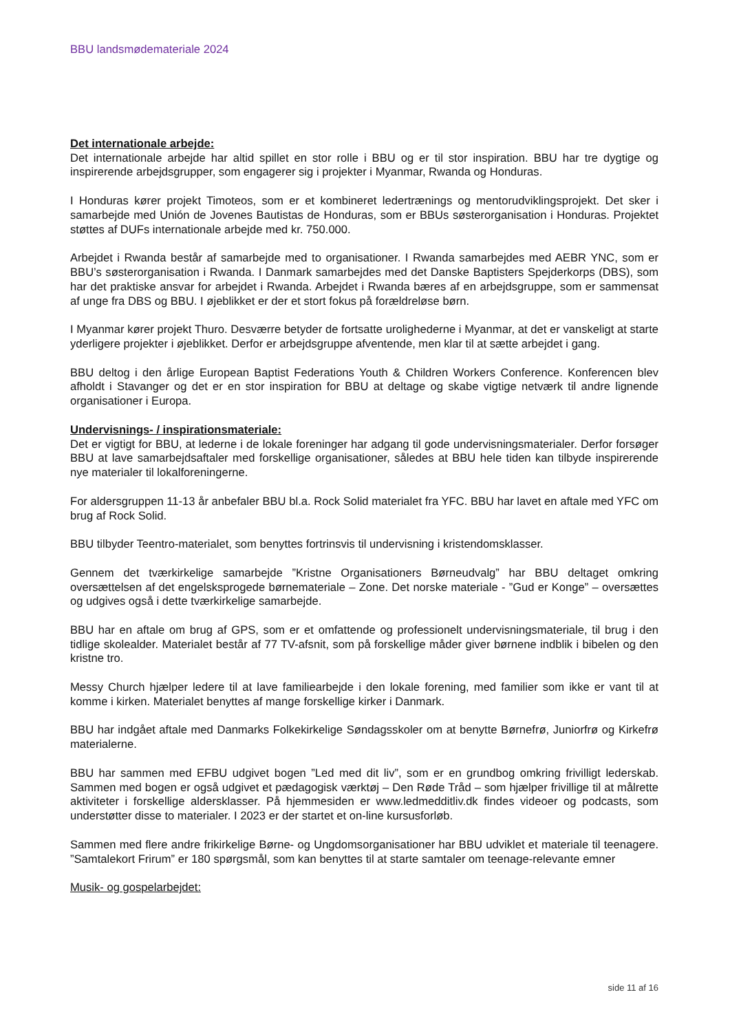BBU landsmødemateriale 2024
Det internationale arbejde:
Det internationale arbejde har altid spillet en stor rolle i BBU og er til stor inspiration. BBU har tre dygtige og inspirerende arbejdsgrupper, som engagerer sig i projekter i Myanmar, Rwanda og Honduras.
I Honduras kører projekt Timoteos, som er et kombineret ledertrænings og mentorudviklingsprojekt. Det sker i samarbejde med Unión de Jovenes Bautistas de Honduras, som er BBUs søsterorganisation i Honduras. Projektet støttes af DUFs internationale arbejde med kr. 750.000.
Arbejdet i Rwanda består af samarbejde med to organisationer. I Rwanda samarbejdes med AEBR YNC, som er BBU’s søsterorganisation i Rwanda. I Danmark samarbejdes med det Danske Baptisters Spejderkorps (DBS), som har det praktiske ansvar for arbejdet i Rwanda. Arbejdet i Rwanda bæres af en arbejdsgruppe, som er sammensat af unge fra DBS og BBU. I øjeblikket er der et stort fokus på forældreløse børn.
I Myanmar kører projekt Thuro. Desværre betyder de fortsatte urolighederne i Myanmar, at det er vanskeligt at starte yderligere projekter i øjeblikket. Derfor er arbejdsgruppe afventende, men klar til at sætte arbejdet i gang.
BBU deltog i den årlige European Baptist Federations Youth & Children Workers Conference. Konferencen blev afholdt i Stavanger og det er en stor inspiration for BBU at deltage og skabe vigtige netværk til andre lignende organisationer i Europa.
Undervisnings- / inspirationsmateriale:
Det er vigtigt for BBU, at lederne i de lokale foreninger har adgang til gode undervisningsmaterialer. Derfor forsøger BBU at lave samarbejdsaftaler med forskellige organisationer, således at BBU hele tiden kan tilbyde inspirerende nye materialer til lokalforeningerne.
For aldersgruppen 11-13 år anbefaler BBU bl.a. Rock Solid materialet fra YFC. BBU har lavet en aftale med YFC om brug af Rock Solid.
BBU tilbyder Teentro-materialet, som benyttes fortrinsvis til undervisning i kristendomsklasser.
Gennem det tværkirkelige samarbejde ”Kristne Organisationers Børneudvalg” har BBU deltaget omkring oversættelsen af det engelsksprogede børnemateriale – Zone. Det norske materiale - ”Gud er Konge” – oversættes og udgives også i dette tværkirkelige samarbejde.
BBU har en aftale om brug af GPS, som er et omfattende og professionelt undervisningsmateriale, til brug i den tidlige skolealder. Materialet består af 77 TV-afsnit, som på forskellige måder giver børnene indblik i bibelen og den kristne tro.
Messy Church hjælper ledere til at lave familiearbejde i den lokale forening, med familier som ikke er vant til at komme i kirken. Materialet benyttes af mange forskellige kirker i Danmark.
BBU har indgået aftale med Danmarks Folkekirkelige Søndagsskoler om at benytte Børnefrø, Juniorfrø og Kirkefrø materialerne.
BBU har sammen med EFBU udgivet bogen ”Led med dit liv”, som er en grundbog omkring frivilligt lederskab. Sammen med bogen er også udgivet et pædagogisk værktøj – Den Røde Tråd – som hjælper frivillige til at målrette aktiviteter i forskellige aldersklasser. På hjemmesiden er www.ledmedditliv.dk findes videoer og podcasts, som understøtter disse to materialer. I 2023 er der startet et on-line kursusforløb.
Sammen med flere andre frikirkelige Børne- og Ungdomsorganisationer har BBU udviklet et materiale til teenagere. ”Samtalekort Frirum” er 180 spørgsmål, som kan benyttes til at starte samtaler om teenage-relevante emner
Musik- og gospelarbejdet:
side 11 af 16